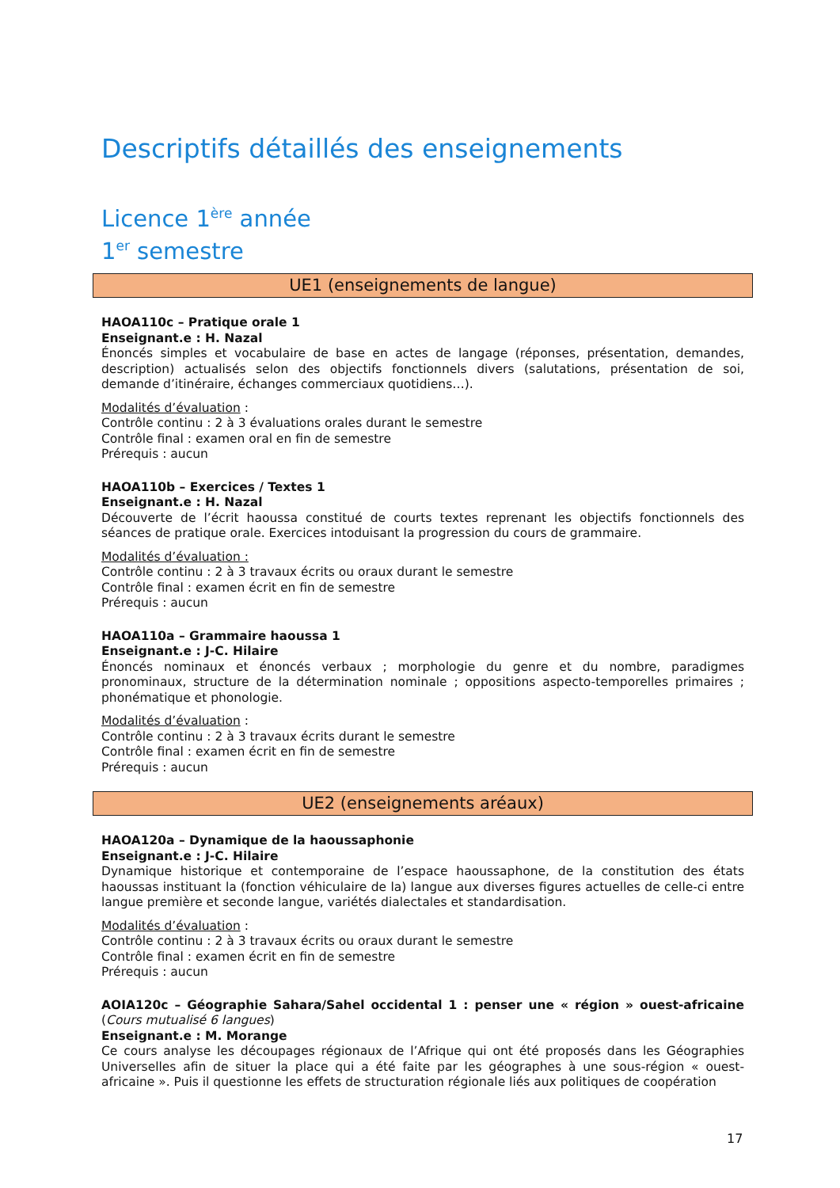Descriptifs détaillés des enseignements
Licence 1<sup>ère</sup> année
1<sup>er</sup> semestre
UE1 (enseignements de langue)
HAOA110c – Pratique orale 1
Enseignant.e : H. Nazal
Énoncés simples et vocabulaire de base en actes de langage (réponses, présentation, demandes, description) actualisés selon des objectifs fonctionnels divers (salutations, présentation de soi, demande d’itinéraire, échanges commerciaux quotidiens…).
Modalités d’évaluation :
Contrôle continu : 2 à 3 évaluations orales durant le semestre
Contrôle final : examen oral en fin de semestre
Prérequis : aucun
HAOA110b – Exercices / Textes 1
Enseignant.e : H. Nazal
Découverte de l’écrit haoussa constitué de courts textes reprenant les objectifs fonctionnels des séances de pratique orale. Exercices intoduisant la progression du cours de grammaire.
Modalités d’évaluation :
Contrôle continu : 2 à 3 travaux écrits ou oraux durant le semestre
Contrôle final : examen écrit en fin de semestre
Prérequis : aucun
HAOA110a – Grammaire haoussa 1
Enseignant.e : J-C. Hilaire
Énoncés nominaux et énoncés verbaux ; morphologie du genre et du nombre, paradigmes pronominaux, structure de la détermination nominale ; oppositions aspecto-temporelles primaires ; phonématique et phonologie.
Modalités d’évaluation :
Contrôle continu : 2 à 3 travaux écrits durant le semestre
Contrôle final : examen écrit en fin de semestre
Prérequis : aucun
UE2 (enseignements aréaux)
HAOA120a – Dynamique de la haoussaphonie
Enseignant.e : J-C. Hilaire
Dynamique historique et contemporaine de l’espace haoussaphone, de la constitution des états haoussas instituant la (fonction véhiculaire de la) langue aux diverses figures actuelles de celle-ci entre langue première et seconde langue, variétés dialectales et standardisation.
Modalités d’évaluation :
Contrôle continu : 2 à 3 travaux écrits ou oraux durant le semestre
Contrôle final : examen écrit en fin de semestre
Prérequis : aucun
AOIA120c – Géographie Sahara/Sahel occidental 1 : penser une « région » ouest-africaine (Cours mutualisé 6 langues)
Enseignant.e : M. Morange
Ce cours analyse les découpages régionaux de l’Afrique qui ont été proposés dans les Géographies Universelles afin de situer la place qui a été faite par les géographes à une sous-région « ouest-africaine ». Puis il questionne les effets de structuration régionale liés aux politiques de coopération
17